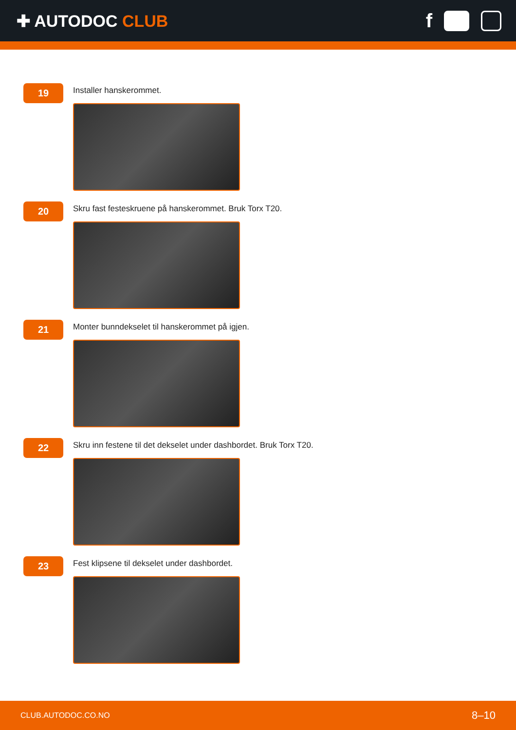✚ AUTODOC CLUB
f
19
Installer hanskerommet.
20
Skru fast festeskruene på hanskerommet. Bruk Torx T20.
21
Monter bunndekselet til hanskerommet på igjen.
22
Skru inn festene til det dekselet under dashbordet. Bruk Torx T20.
23
Fest klipsene til dekselet under dashbordet.
CLUB.AUTODOC.CO.NO 8–10